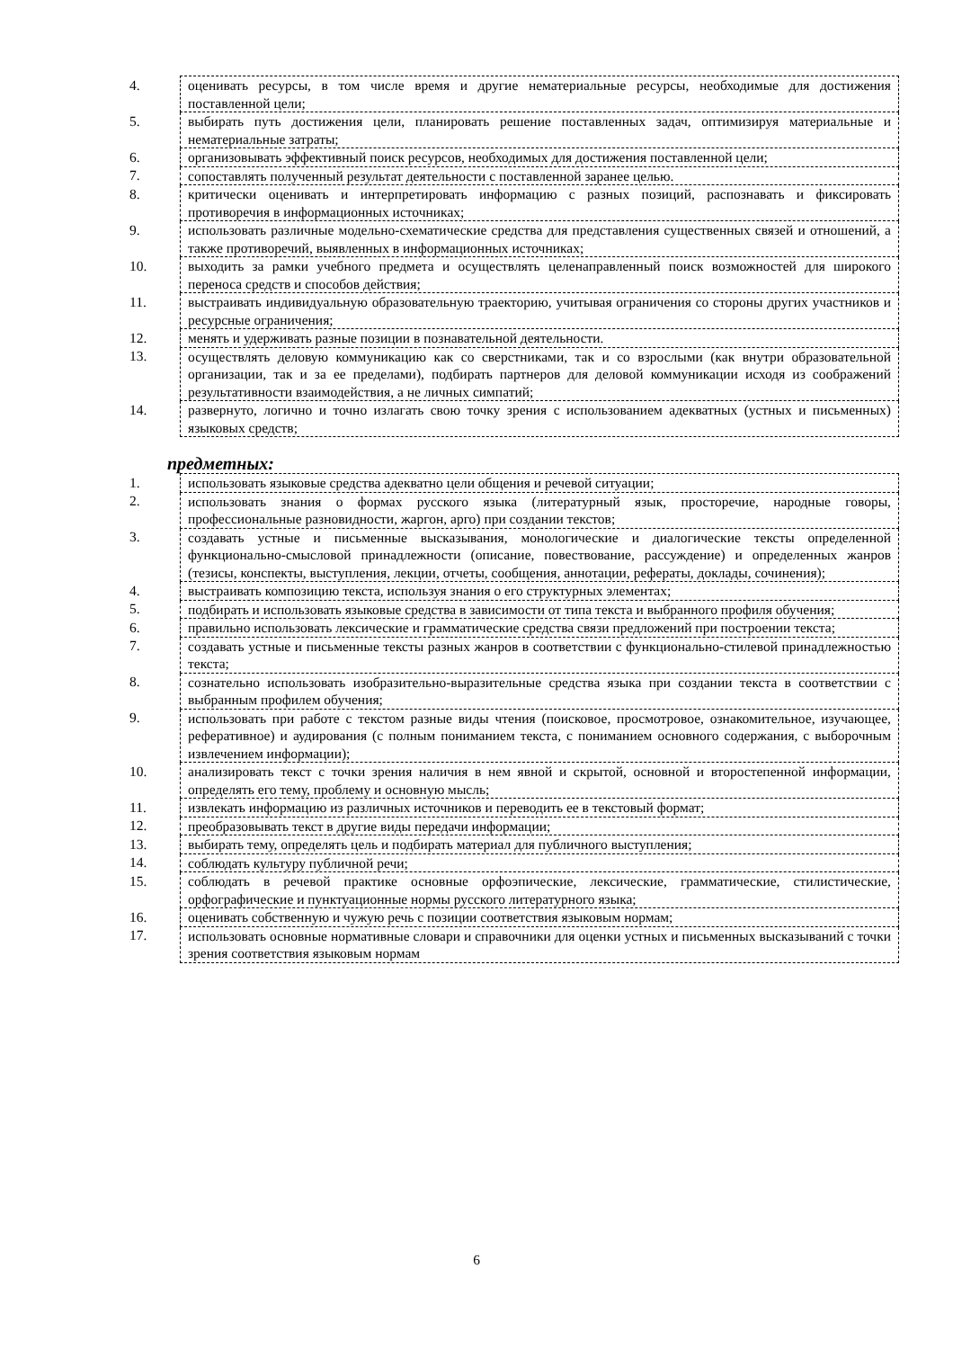| 4. | оценивать ресурсы, в том числе время и другие нематериальные ресурсы, необходимые для достижения поставленной цели; |
| 5. | выбирать путь достижения цели, планировать решение поставленных задач, оптимизируя материальные и нематериальные затраты; |
| 6. | организовывать эффективный поиск ресурсов, необходимых для достижения поставленной цели; |
| 7. | сопоставлять полученный результат деятельности с поставленной заранее целью. |
| 8. | критически оценивать и интерпретировать информацию с разных позиций, распознавать и фиксировать противоречия в информационных источниках; |
| 9. | использовать различные модельно-схематические средства для представления существенных связей и отношений, а также противоречий, выявленных в информационных источниках; |
| 10. | выходить за рамки учебного предмета и осуществлять целенаправленный поиск возможностей для широкого переноса средств и способов действия; |
| 11. | выстраивать индивидуальную образовательную траекторию, учитывая ограничения со стороны других участников и ресурсные ограничения; |
| 12. | менять и удерживать разные позиции в познавательной деятельности. |
| 13. | осуществлять деловую коммуникацию как со сверстниками, так и со взрослыми (как внутри образовательной организации, так и за ее пределами), подбирать партнеров для деловой коммуникации исходя из соображений результативности взаимодействия, а не личных симпатий; |
| 14. | развернуто, логично и точно излагать свою точку зрения с использованием адекватных (устных и письменных) языковых средств; |
предметных:
| 1. | использовать языковые средства адекватно цели общения и речевой ситуации; |
| 2. | использовать знания о формах русского языка (литературный язык, просторечие, народные говоры, профессиональные разновидности, жаргон, арго) при создании текстов; |
| 3. | создавать устные и письменные высказывания, монологические и диалогические тексты определенной функционально-смысловой принадлежности (описание, повествование, рассуждение) и определенных жанров (тезисы, конспекты, выступления, лекции, отчеты, сообщения, аннотации, рефераты, доклады, сочинения); |
| 4. | выстраивать композицию текста, используя знания о его структурных элементах; |
| 5. | подбирать и использовать языковые средства в зависимости от типа текста и выбранного профиля обучения; |
| 6. | правильно использовать лексические и грамматические средства связи предложений при построении текста; |
| 7. | создавать устные и письменные тексты разных жанров в соответствии с функционально-стилевой принадлежностью текста; |
| 8. | сознательно использовать изобразительно-выразительные средства языка при создании текста в соответствии с выбранным профилем обучения; |
| 9. | использовать при работе с текстом разные виды чтения (поисковое, просмотровое, ознакомительное, изучающее, реферативное) и аудирования (с полным пониманием текста, с пониманием основного содержания, с выборочным извлечением информации); |
| 10. | анализировать текст с точки зрения наличия в нем явной и скрытой, основной и второстепенной информации, определять его тему, проблему и основную мысль; |
| 11. | извлекать информацию из различных источников и переводить ее в текстовый формат; |
| 12. | преобразовывать текст в другие виды передачи информации; |
| 13. | выбирать тему, определять цель и подбирать материал для публичного выступления; |
| 14. | соблюдать культуру публичной речи; |
| 15. | соблюдать в речевой практике основные орфоэпические, лексические, грамматические, стилистические, орфографические и пунктуационные нормы русского литературного языка; |
| 16. | оценивать собственную и чужую речь с позиции соответствия языковым нормам; |
| 17. | использовать основные нормативные словари и справочники для оценки устных и письменных высказываний с точки зрения соответствия языковым нормам |
6